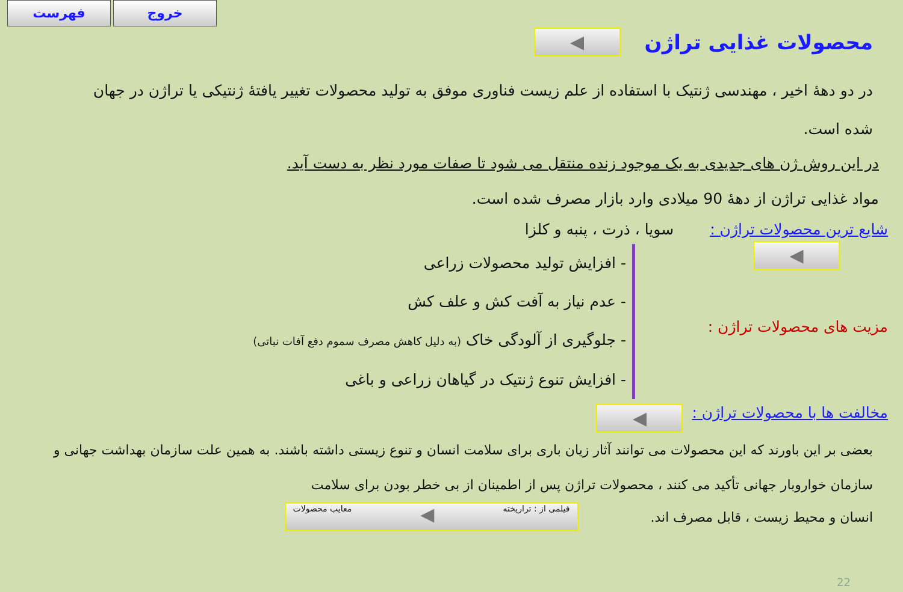فهرست خروج
محصولات غذایی تراژن ◀
در دو دهۀ اخیر ، مهندسی ژنتیک با استفاده از علم زیست فناوری موفق به تولید محصولات تغییر یافتۀ ژنتیکی یا تراژن در جهان شده است.
در این روش ژن های جدیدی به یک موجود زنده منتقل می شود تا صفات مورد نظر به دست آید.
مواد غذایی تراژن از دهۀ 90 میلادی وارد بازار مصرف شده است.
شایع ترین محصولات تراژن : سویا ، ذرت ، پنبه و کلزا
◀
مزیت های محصولات تراژن :
- افزایش تولید محصولات زراعی
- عدم نیاز به آفت کش و علف کش
- جلوگیری از آلودگی خاک (به دلیل کاهش مصرف سموم دفع آفات نباتی)
- افزایش تنوع ژنتیک در گیاهان زراعی و باغی
مخالفت ها با محصولات تراژن : ◀
بعضی بر این باورند که این محصولات می توانند آثار زیان باری برای سلامت انسان و تنوع زیستی داشته باشند. به همین علت سازمان بهداشت جهانی و سازمان خواروبار جهانی تأکید می کنند ، محصولات تراژن پس از اطمینان از بی خطر بودن برای سلامت
انسان و محیط زیست ، قابل مصرف اند. فیلمی از : تراریخته ◀ معایب محصولات
22